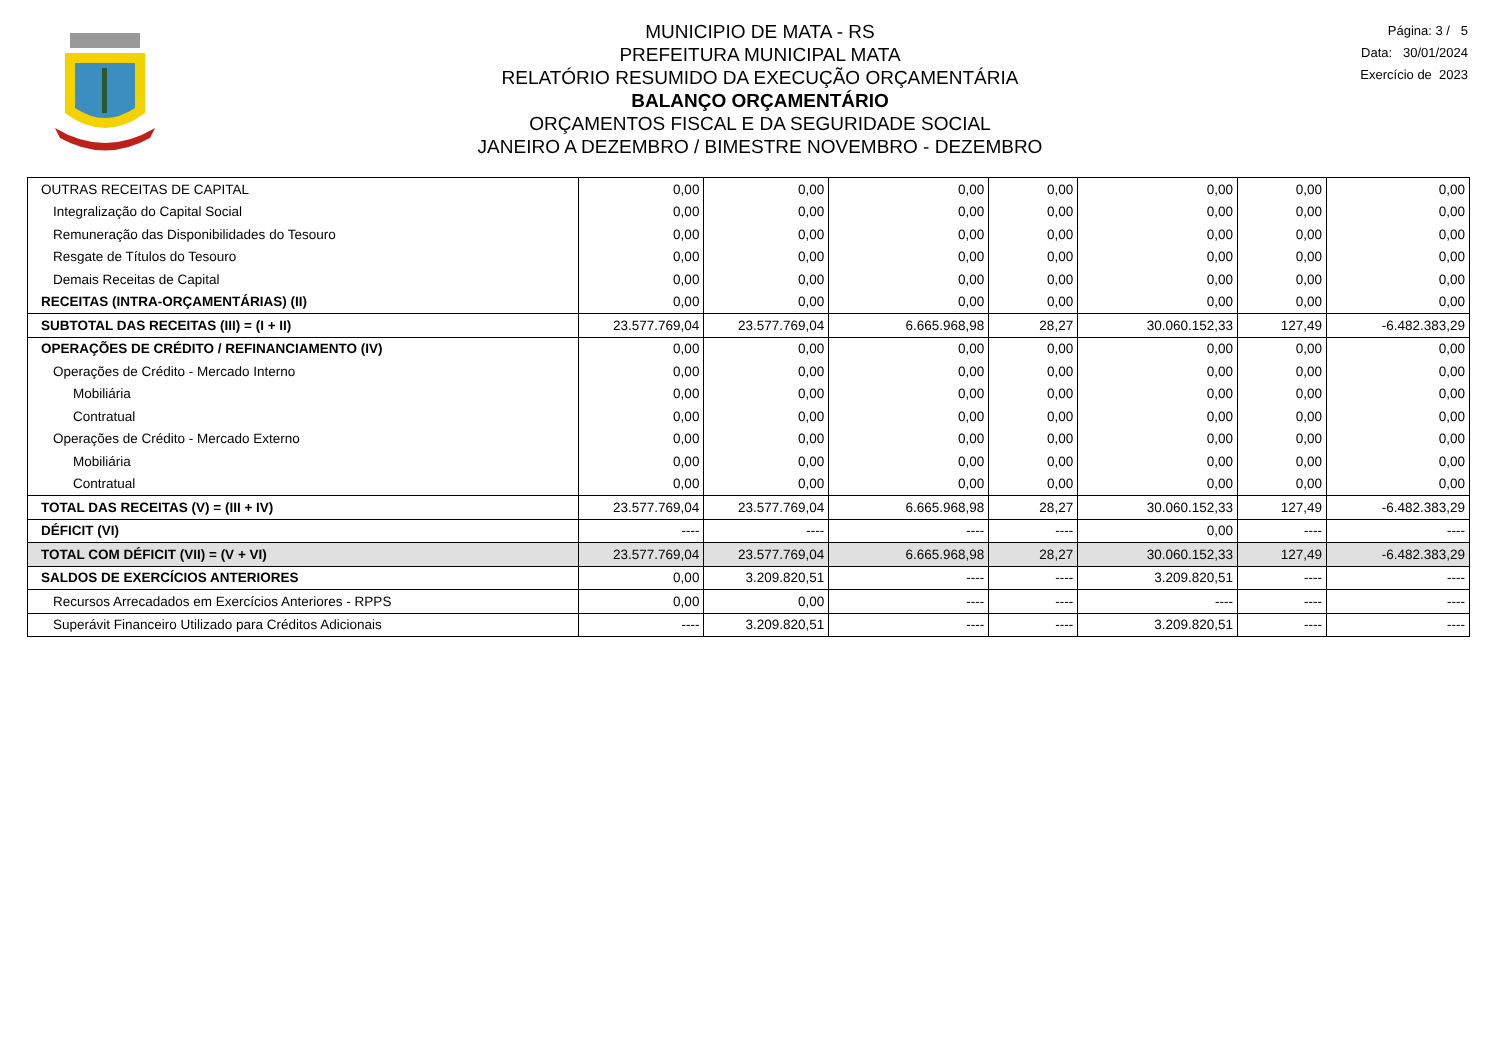MUNICIPIO DE MATA - RS
PREFEITURA MUNICIPAL MATA
RELATÓRIO RESUMIDO DA EXECUÇÃO ORÇAMENTÁRIA
BALANÇO ORÇAMENTÁRIO
ORÇAMENTOS FISCAL E DA SEGURIDADE SOCIAL
JANEIRO A DEZEMBRO / BIMESTRE NOVEMBRO - DEZEMBRO
Página: 3 / 5
Data: 30/01/2024
Exercício de 2023
| OUTRAS RECEITAS DE CAPITAL | 0,00 | 0,00 | 0,00 | 0,00 | 0,00 | 0,00 | 0,00 |
| Integralização do Capital Social | 0,00 | 0,00 | 0,00 | 0,00 | 0,00 | 0,00 | 0,00 |
| Remuneração das Disponibilidades do Tesouro | 0,00 | 0,00 | 0,00 | 0,00 | 0,00 | 0,00 | 0,00 |
| Resgate de Títulos do Tesouro | 0,00 | 0,00 | 0,00 | 0,00 | 0,00 | 0,00 | 0,00 |
| Demais Receitas de Capital | 0,00 | 0,00 | 0,00 | 0,00 | 0,00 | 0,00 | 0,00 |
| RECEITAS (INTRA-ORÇAMENTÁRIAS) (II) | 0,00 | 0,00 | 0,00 | 0,00 | 0,00 | 0,00 | 0,00 |
| SUBTOTAL DAS RECEITAS (III) = (I + II) | 23.577.769,04 | 23.577.769,04 | 6.665.968,98 | 28,27 | 30.060.152,33 | 127,49 | -6.482.383,29 |
| OPERAÇÕES DE CRÉDITO / REFINANCIAMENTO (IV) | 0,00 | 0,00 | 0,00 | 0,00 | 0,00 | 0,00 | 0,00 |
| Operações de Crédito - Mercado Interno | 0,00 | 0,00 | 0,00 | 0,00 | 0,00 | 0,00 | 0,00 |
| Mobiliária | 0,00 | 0,00 | 0,00 | 0,00 | 0,00 | 0,00 | 0,00 |
| Contratual | 0,00 | 0,00 | 0,00 | 0,00 | 0,00 | 0,00 | 0,00 |
| Operações de Crédito - Mercado Externo | 0,00 | 0,00 | 0,00 | 0,00 | 0,00 | 0,00 | 0,00 |
| Mobiliária | 0,00 | 0,00 | 0,00 | 0,00 | 0,00 | 0,00 | 0,00 |
| Contratual | 0,00 | 0,00 | 0,00 | 0,00 | 0,00 | 0,00 | 0,00 |
| TOTAL DAS RECEITAS (V) = (III + IV) | 23.577.769,04 | 23.577.769,04 | 6.665.968,98 | 28,27 | 30.060.152,33 | 127,49 | -6.482.383,29 |
| DÉFICIT (VI) | ---- | ---- | ---- | ---- | 0,00 | ---- | ---- |
| TOTAL COM DÉFICIT (VII) = (V + VI) | 23.577.769,04 | 23.577.769,04 | 6.665.968,98 | 28,27 | 30.060.152,33 | 127,49 | -6.482.383,29 |
| SALDOS DE EXERCÍCIOS ANTERIORES | 0,00 | 3.209.820,51 | ---- | ---- | 3.209.820,51 | ---- | ---- |
| Recursos Arrecadados em Exercícios Anteriores - RPPS | 0,00 | 0,00 | ---- | ---- | ---- | ---- | ---- |
| Superávit Financeiro Utilizado para Créditos Adicionais | ---- | 3.209.820,51 | ---- | ---- | 3.209.820,51 | ---- | ---- |